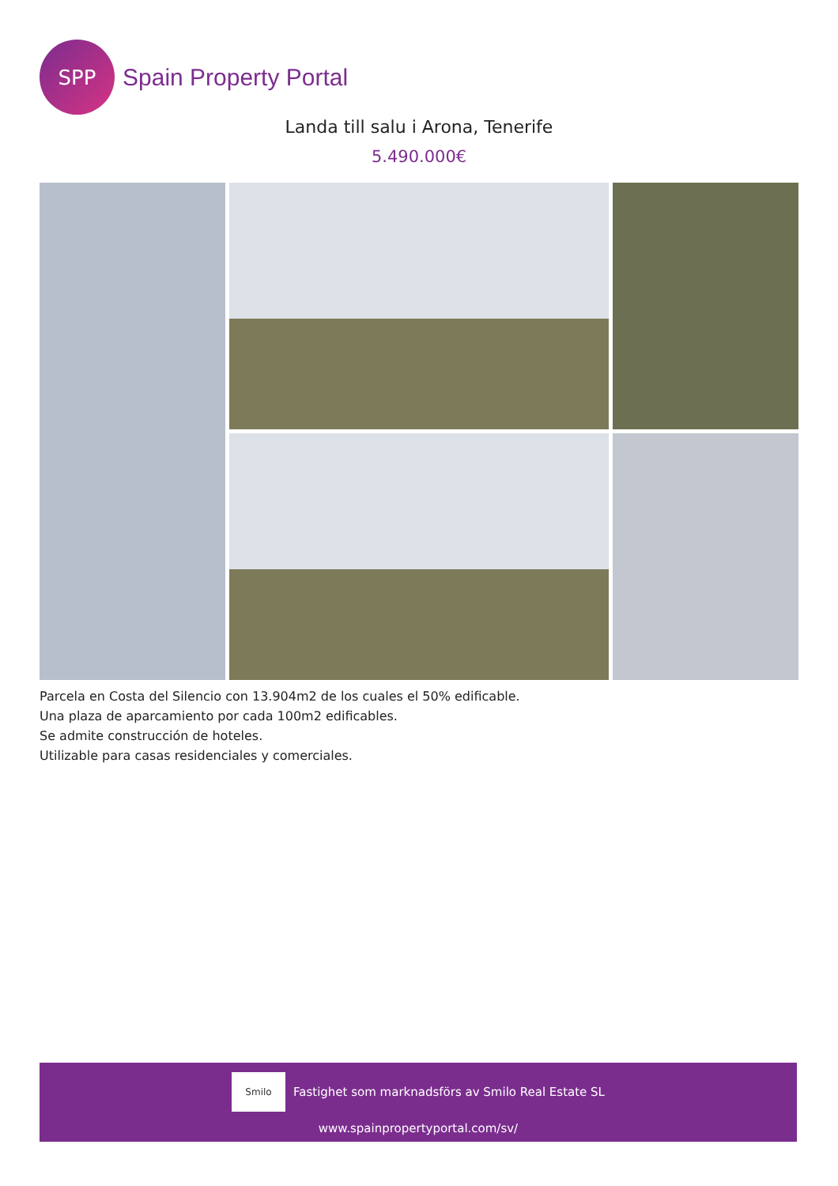SPP
Spain Property Portal
Landa till salu i Arona, Tenerife
5.490.000€
Parcela en Costa del Silencio con 13.904m2 de los cuales el 50% edificable.
Una plaza de aparcamiento por cada 100m2 edificables.
Se admite construcción de hoteles.
Utilizable para casas residenciales y comerciales.
Smilo
Fastighet som marknadsförs av Smilo Real Estate SL
www.spainpropertyportal.com/sv/